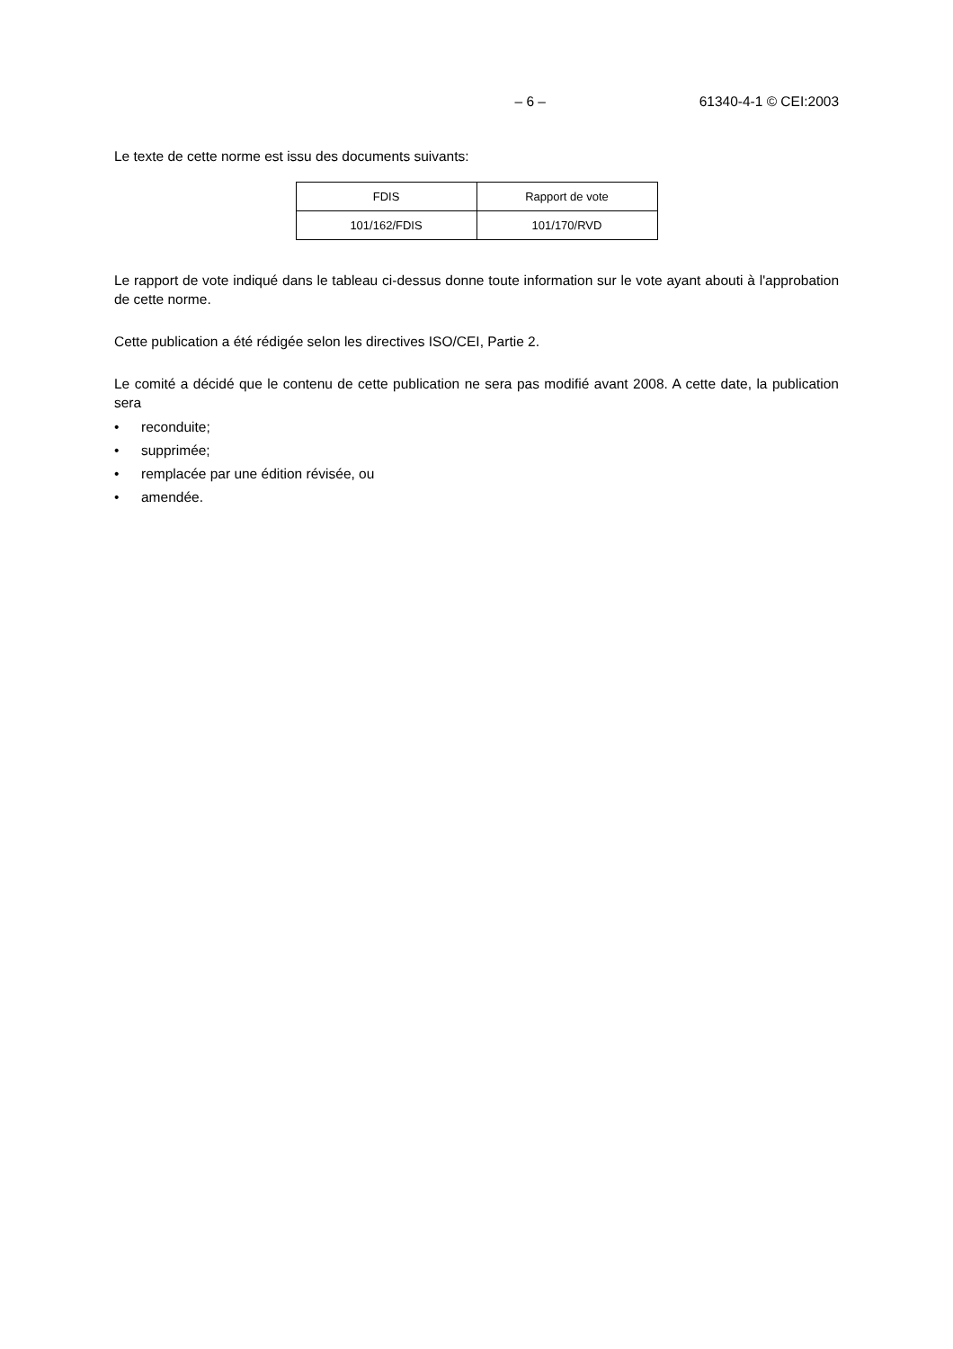– 6 – 61340-4-1 © CEI:2003
Le texte de cette norme est issu des documents suivants:
| FDIS | Rapport de vote |
| 101/162/FDIS | 101/170/RVD |
Le rapport de vote indiqué dans le tableau ci-dessus donne toute information sur le vote ayant abouti à l'approbation de cette norme.
Cette publication a été rédigée selon les directives ISO/CEI, Partie 2.
Le comité a décidé que le contenu de cette publication ne sera pas modifié avant 2008. A cette date, la publication sera
• reconduite;
• supprimée;
• remplacée par une édition révisée, ou
• amendée.